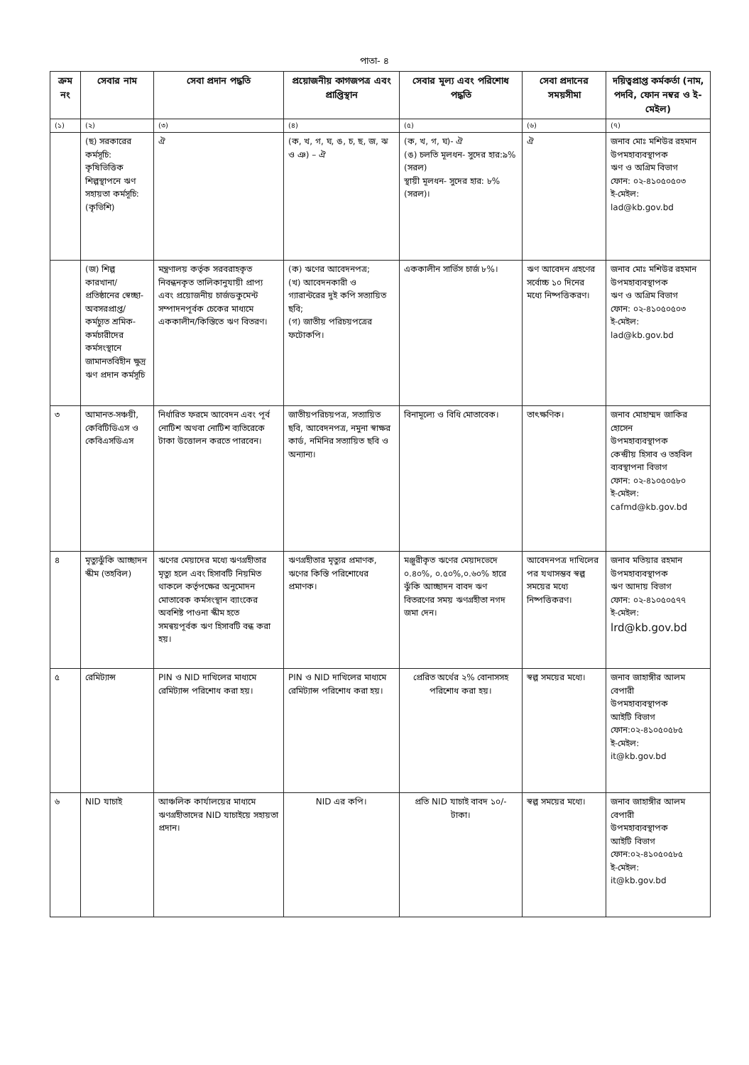পাতা- ৪
| ক্রম নং | সেবার নাম | সেবা প্রদান পদ্ধতি | প্রয়োজনীয় কাগজপত্র এবং প্রাপ্তিস্থান | সেবার মূল্য এবং পরিশোধ পদ্ধতি | সেবা প্রদানের সময়সীমা | দয়িত্বপ্রাপ্ত কর্মকর্তা (নাম, পদবি, ফোন নম্বর ও ই-মেইল) |
| --- | --- | --- | --- | --- | --- | --- |
| (১) | (২) | (৩) | (৪) | (৫) | (৬) | (৭) |
| | (ছ) সরকারের কর্মসূচি: কৃষিভিত্তিক শিল্পস্থাপনে ঋণ সহায়তা কর্মসূচি: (কৃভিশি) | ঐ | (ক, খ, গ, ঘ, ঙ, চ, ছ, জ, ঝ ও ঞ) – ঐ | (ক, খ, গ, ঘ)- ঐ (ঙ) চলতি মূলধন- সুদের হার:৯% (সরল) স্থায়ী মূলধন- সুদের হার: ৮%(সরল)। | ঐ | জনাব মোঃ মশিউর রহমান উপমহাব্যবস্থাপক ঋণ ও অগ্রিম বিভাগ ফোন: ০২-৪১০৫০৫০৩ ই-মেইল: lad@kb.gov.bd |
| | (জ) শিল্প কারখানা/প্রতিষ্ঠানের স্বেচ্ছা-অবসরপ্রাপ্ত/ কর্মচ্যুত শ্রমিক-কর্মচারীদের কর্মসংস্থানে জামানতবিহীন ক্ষুদ্র ঋণ প্রদান কর্মসূচি | মন্ত্রণালয় কর্তৃক সরবরাহকৃত নিবন্ধনকৃত তালিকানুযায়ী প্রাপ্য এবং প্রয়োজনীয় চার্জডকুমেন্ট সম্পাদনপূর্বক চেকের মাধ্যমে এককালীন/কিস্তিতে ঋণ বিতরণ। | (ক) ঋণের আবেদনপত্র; (খ) আবেদনকারী ও গ্যারান্টরের দুই কপি সত্যায়িত ছবি; (গ) জাতীয় পরিচয়পত্রের ফটোকপি। | এককালীন সার্ভিস চার্জ ৮%। | ঋণ আবেদন গ্রহণের সর্বোচ্চ ১০ দিনের মধ্যে নিষ্পত্তিকরণ। | জনাব মোঃ মশিউর রহমান উপমহাব্যবস্থাপক ঋণ ও অগ্রিম বিভাগ ফোন: ০২-৪১০৫০৫০৩ ই-মেইল: lad@kb.gov.bd |
| ৩ | আমানত-সঞ্চয়ী, কেবিটিডিএস ও কেবিএসডিএস | নির্ধারিত ফরমে আবেদন এবং পূর্ব নোটিশ অথবা নোটিশ ব্যতিরেকে টাকা উত্তোলন করতে পারবেন। | জাতীয়পরিচয়পত্র, সত্যায়িত ছবি, আবেদনপত্র, নমুনা স্বাক্ষর কার্ড, নমিনির সত্যায়িত ছবি ও অন্যান্য। | বিনামূল্যে ও বিধি মোতাবেক। | তাৎক্ষণিক। | জনাব মোহাম্মদ জাকির হোসেন উপমহাব্যবস্থাপক কেন্দ্রীয় হিসাব ও তহবিল ব্যবস্থাপনা বিভাগ ফোন: ০২-৪১০৫০৫৮০ ই-মেইল: cafmd@kb.gov.bd |
| ৪ | মৃত্যুঝুঁকি আচ্ছাদন স্কীম (তহবিল) | ঋণের মেয়াদের মধ্যে ঋণগ্রহীতার মৃত্যু হলে এবং হিসাবটি নিয়মিত থাকলে কর্তৃপক্ষের অনুমোদন মোতাবেক কর্মসংস্থান ব্যাংকের অবশিষ্ট পাওনা স্কীম হতে সমন্বয়পূর্বক ঋণ হিসাবটি বন্ধ করা হয়। | ঋণগ্রহীতার মৃত্যুর প্রমাণক, ঋণের কিস্তি পরিশোধের প্রমাণক। | মঞ্জুরীকৃত ঋণের মেয়াদভেদে ০.৪০%, ০.৫০%,০.৬০% হারে ঝুঁকি আচ্ছাদন বাবদ ঋণ বিতরণের সময় ঋণগ্রহীতা নগদ জমা দেন। | আবেদনপত্র দাখিলের পর যথাসম্ভব স্বল্প সময়ের মধ্যে নিষ্পত্তিকরণ। | জনাব মতিয়ার রহমান উপমহাব্যবস্থাপক ঋণ আদায় বিভাগ ফোন: ০২-৪১০৫০৫৭৭ ই-মেইল: lrd@kb.gov.bd |
| ৫ | রেমিট্যান্স | PIN ও NID দাখিলের মাধ্যমে রেমিট্যান্স পরিশোধ করা হয়। | PIN ও NID দাখিলের মাধ্যমে রেমিট্যান্স পরিশোধ করা হয়। | প্রেরিত অর্থের ২% বোনাসসহ পরিশোধ করা হয়। | স্বল্প সময়ের মধ্যে। | জনাব জাহাঙ্গীর আলম বেপারী উপমহাব্যবস্থাপক আইটি বিভাগ ফোন:০২-৪১০৫০৫৮৫ ই-মেইল: it@kb.gov.bd |
| ৬ | NID যাচাই | আঞ্চলিক কার্যালয়ের মাধ্যমে ঋণগ্রহীতাদের NID যাচাইয়ে সহায়তা প্রদান। | NID এর কপি। | প্রতি NID যাচাই বাবদ ১০/- টাকা। | স্বল্প সময়ের মধ্যে। | জনাব জাহাঙ্গীর আলম বেপারী উপমহাব্যবস্থাপক আইটি বিভাগ ফোন:০২-৪১০৫০৫৮৫ ই-মেইল: it@kb.gov.bd |